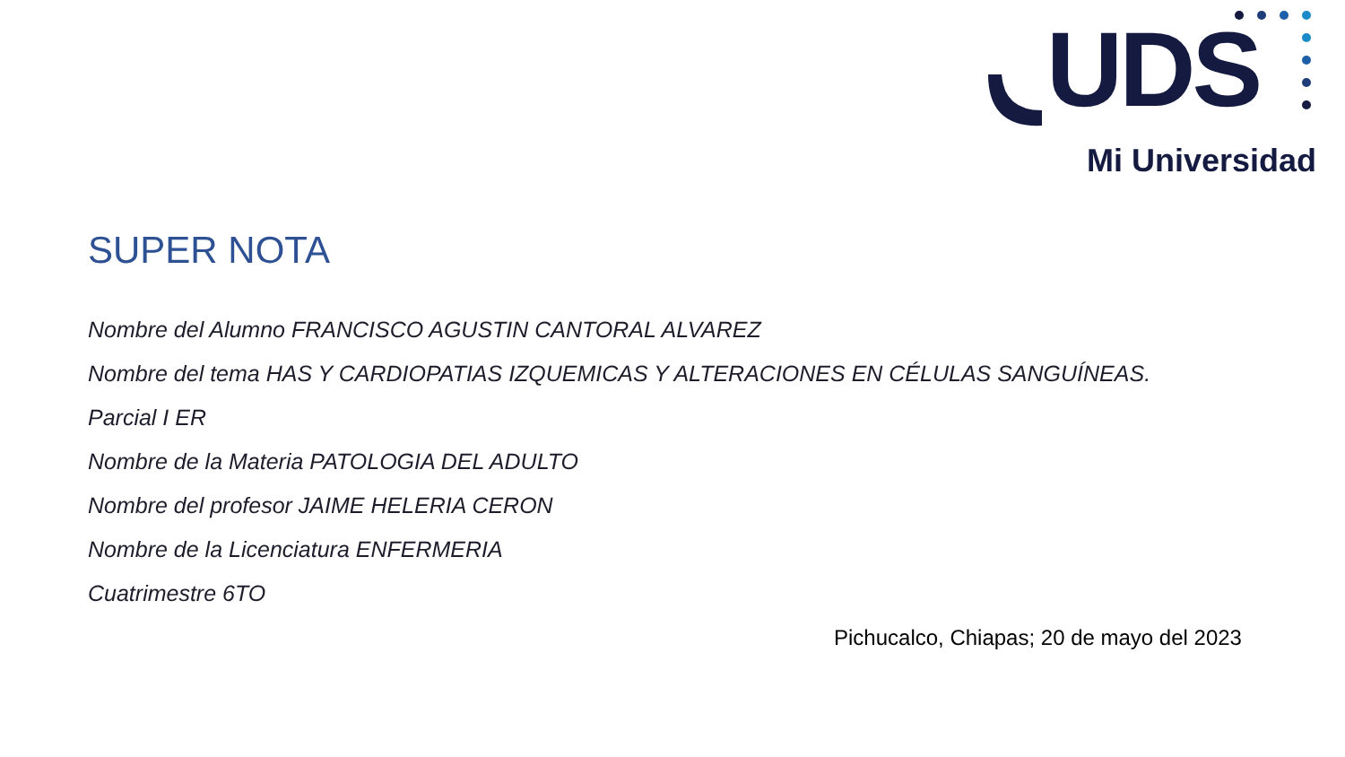UDS
Mi Universidad
SUPER NOTA
Nombre del Alumno FRANCISCO AGUSTIN CANTORAL ALVAREZ
Nombre del tema HAS Y CARDIOPATIAS IZQUEMICAS Y ALTERACIONES EN CÉLULAS SANGUÍNEAS.
Parcial I ER
Nombre de la Materia PATOLOGIA DEL ADULTO
Nombre del profesor JAIME HELERIA CERON
Nombre de la Licenciatura ENFERMERIA
Cuatrimestre 6TO
Pichucalco, Chiapas; 20 de mayo del 2023